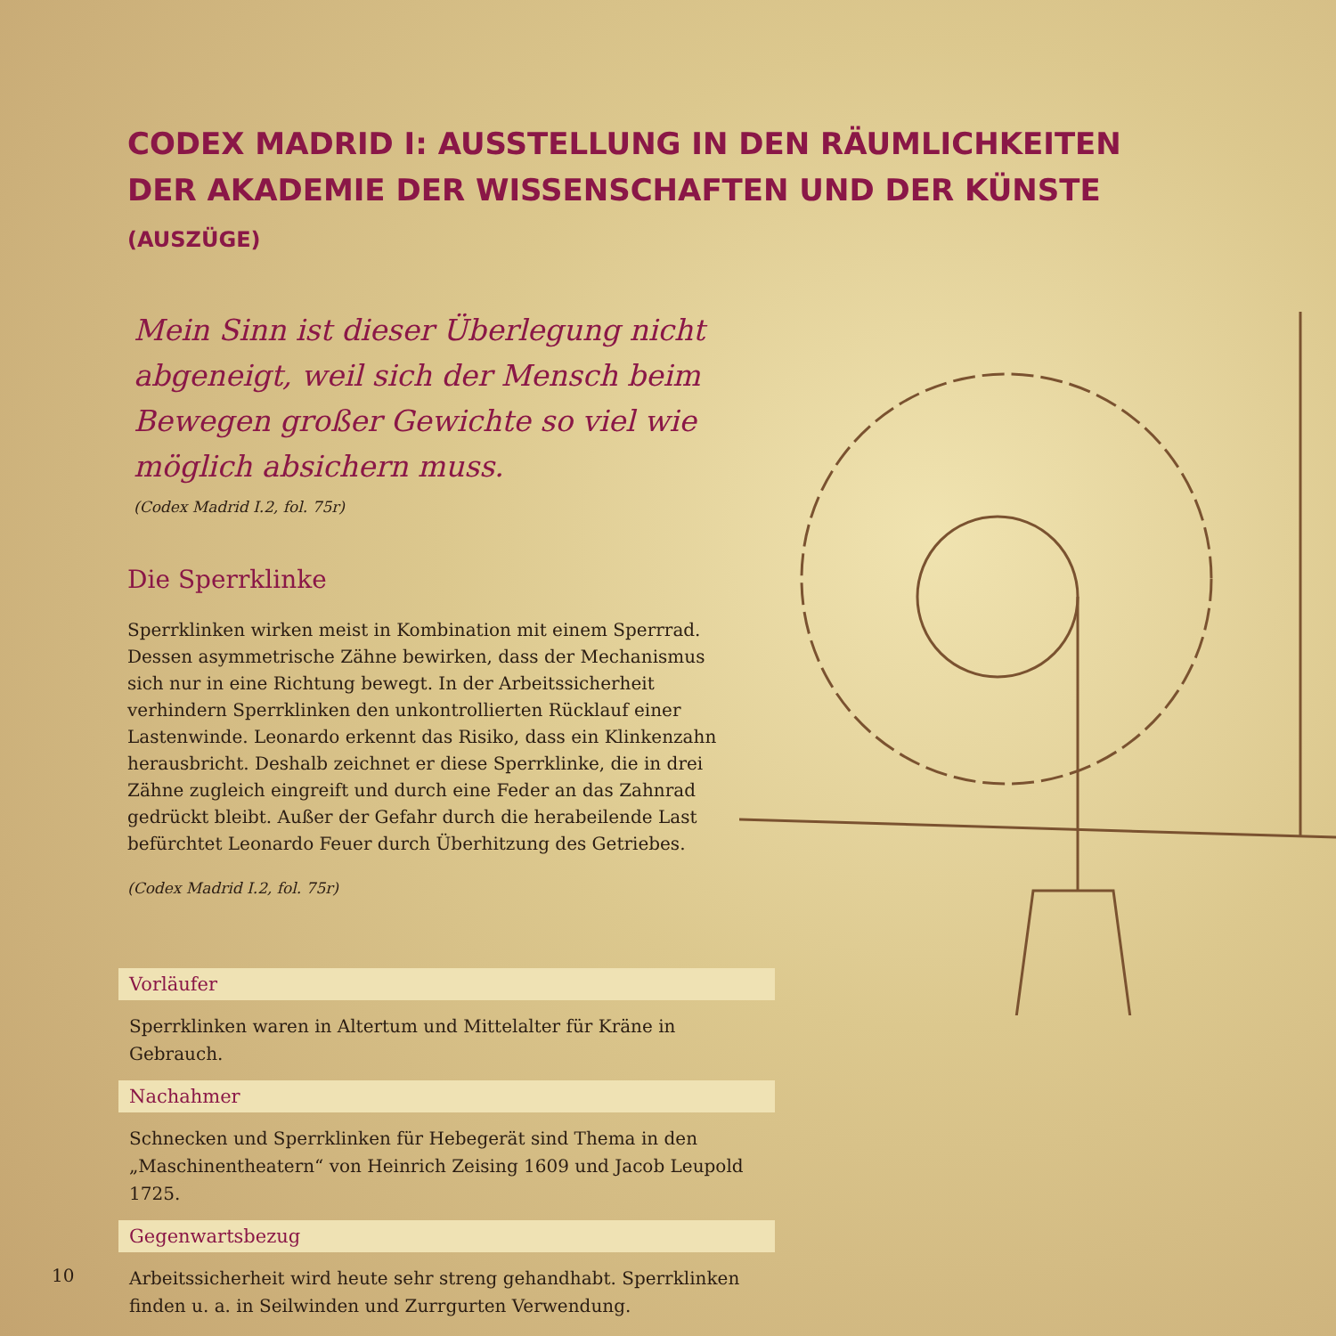CODEX MADRID I: AUSSTELLUNG IN DEN RÄUMLICHKEITEN DER AKADEMIE DER WISSENSCHAFTEN UND DER KÜNSTE (AUSZÜGE)
Mein Sinn ist dieser Überlegung nicht abgeneigt, weil sich der Mensch beim Bewegen großer Gewichte so viel wie möglich absichern muss.
(Codex Madrid I.2, fol. 75r)
Die Sperrklinke
Sperrklinken wirken meist in Kombination mit einem Sperrrad. Dessen asymmetrische Zähne bewirken, dass der Mechanismus sich nur in eine Richtung bewegt. In der Arbeitssicherheit verhindern Sperrklinken den unkontrollierten Rücklauf einer Lastenwinde. Leonardo erkennt das Risiko, dass ein Klinkenzahn herausbricht. Deshalb zeichnet er diese Sperrklinke, die in drei Zähne zugleich eingreift und durch eine Feder an das Zahnrad gedrückt bleibt. Außer der Gefahr durch die herabeilende Last befürchtet Leonardo Feuer durch Überhitzung des Getriebes.
(Codex Madrid I.2, fol. 75r)
Vorläufer
Sperrklinken waren in Altertum und Mittelalter für Kräne in Gebrauch.
Nachahmer
Schnecken und Sperrklinken für Hebegerät sind Thema in den „Maschinentheatern“ von Heinrich Zeising 1609 und Jacob Leupold 1725.
Gegenwartsbezug
Arbeitssicherheit wird heute sehr streng gehandhabt. Sperrklinken finden u. a. in Seilwinden und Zurrgurten Verwendung.
10